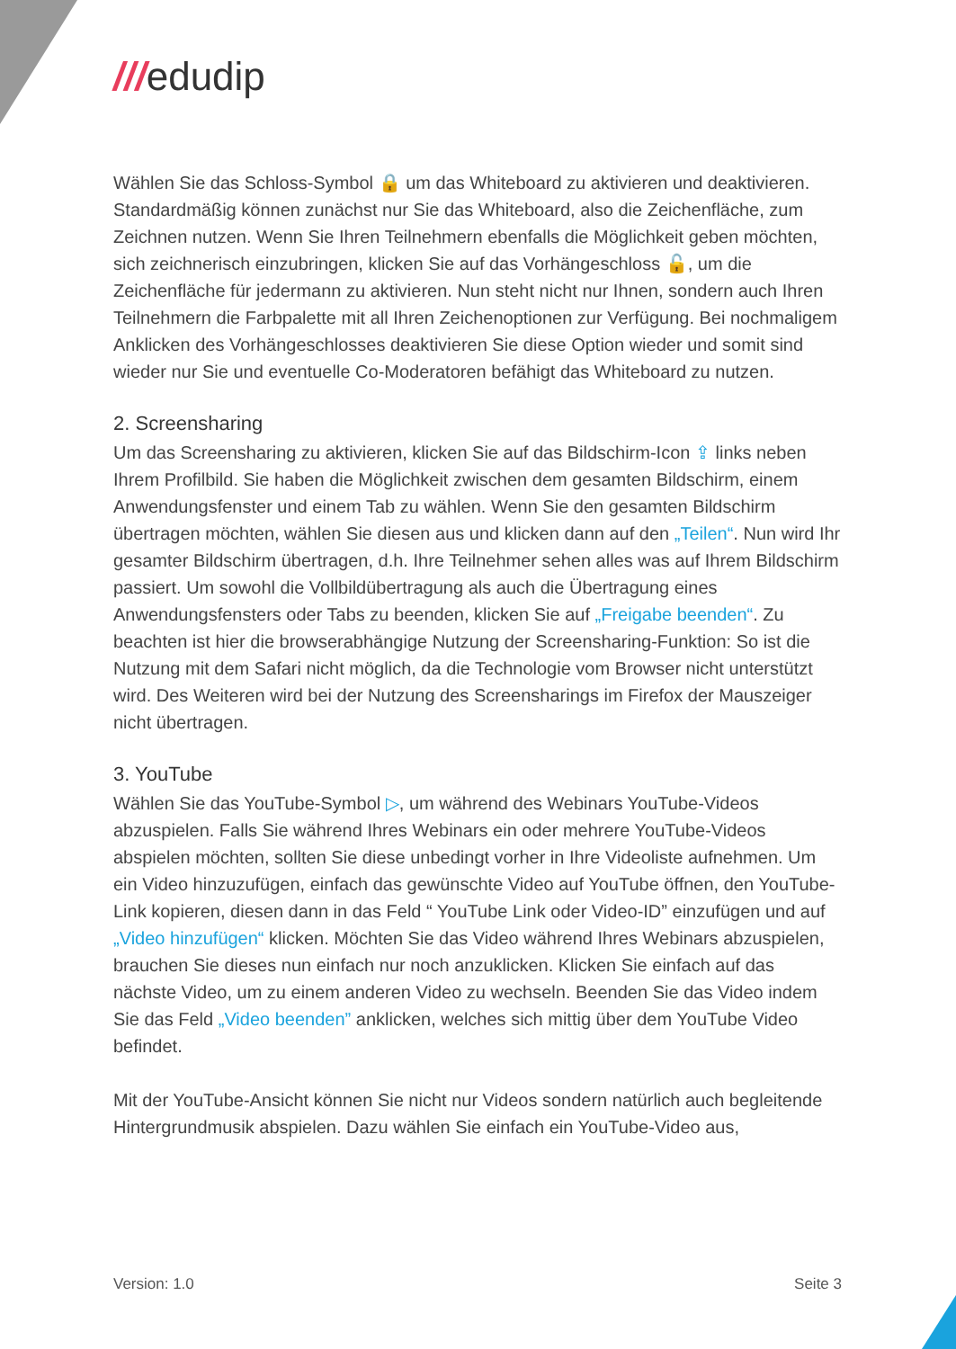///edudip
Wählen Sie das Schloss-Symbol 🔒 um das Whiteboard zu aktivieren und deaktivieren. Standardmäßig können zunächst nur Sie das Whiteboard, also die Zeichenfläche, zum Zeichnen nutzen. Wenn Sie Ihren Teilnehmern ebenfalls die Möglichkeit geben möchten, sich zeichnerisch einzubringen, klicken Sie auf das Vorhängeschloss 🔓, um die Zeichenfläche für jedermann zu aktivieren. Nun steht nicht nur Ihnen, sondern auch Ihren Teilnehmern die Farbpalette mit all Ihren Zeichenoptionen zur Verfügung. Bei nochmaligem Anklicken des Vorhängeschlosses deaktivieren Sie diese Option wieder und somit sind wieder nur Sie und eventuelle Co-Moderatoren befähigt das Whiteboard zu nutzen.
2. Screensharing
Um das Screensharing zu aktivieren, klicken Sie auf das Bildschirm-Icon ⇪ links neben Ihrem Profilbild. Sie haben die Möglichkeit zwischen dem gesamten Bildschirm, einem Anwendungsfenster und einem Tab zu wählen. Wenn Sie den gesamten Bildschirm übertragen möchten, wählen Sie diesen aus und klicken dann auf den „Teilen“. Nun wird Ihr gesamter Bildschirm übertragen, d.h. Ihre Teilnehmer sehen alles was auf Ihrem Bildschirm passiert. Um sowohl die Vollbildübertragung als auch die Übertragung eines Anwendungsfensters oder Tabs zu beenden, klicken Sie auf „Freigabe beenden“. Zu beachten ist hier die browserabhängige Nutzung der Screensharing-Funktion: So ist die Nutzung mit dem Safari nicht möglich, da die Technologie vom Browser nicht unterstützt wird. Des Weiteren wird bei der Nutzung des Screensharings im Firefox der Mauszeiger nicht übertragen.
3. YouTube
Wählen Sie das YouTube-Symbol ▷, um während des Webinars YouTube-Videos abzuspielen. Falls Sie während Ihres Webinars ein oder mehrere YouTube-Videos abspielen möchten, sollten Sie diese unbedingt vorher in Ihre Videoliste aufnehmen. Um ein Video hinzuzufügen, einfach das gewünschte Video auf YouTube öffnen, den YouTube-Link kopieren, diesen dann in das Feld “ YouTube Link oder Video-ID” einzufügen und auf „Video hinzufügen“ klicken. Möchten Sie das Video während Ihres Webinars abzuspielen, brauchen Sie dieses nun einfach nur noch anzuklicken. Klicken Sie einfach auf das nächste Video, um zu einem anderen Video zu wechseln. Beenden Sie das Video indem Sie das Feld „Video beenden” anklicken, welches sich mittig über dem YouTube Video befindet.
Mit der YouTube-Ansicht können Sie nicht nur Videos sondern natürlich auch begleitende Hintergrundmusik abspielen. Dazu wählen Sie einfach ein YouTube-Video aus,
Version: 1.0 Seite 3